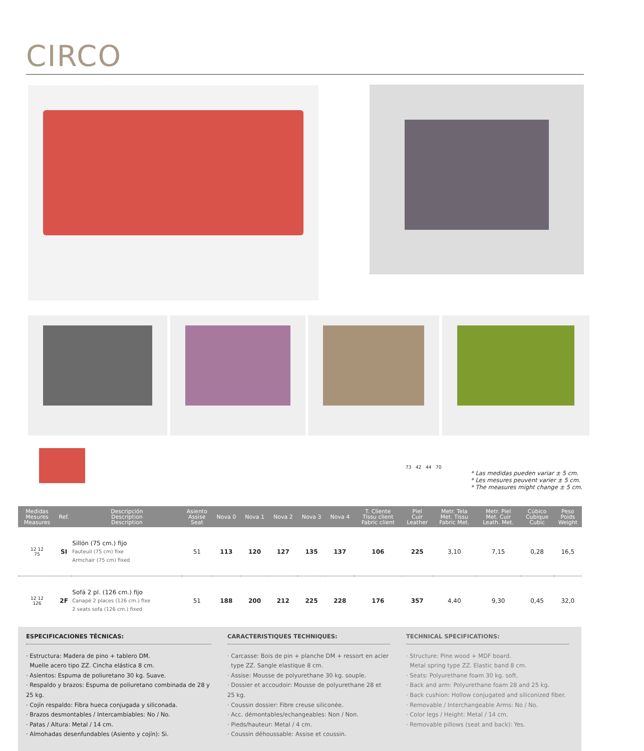CIRCO
73 42 44 70
* Las medidas pueden variar ± 5 cm.
* Les mesures peuvent varier ± 5 cm.
* The measures might change ± 5 cm.
| Medidas Mesures Measures | Ref. | Descripción Description Description | Asiento Assise Seat | Nova 0 | Nova 1 | Nova 2 | Nova 3 | Nova 4 | T. Cliente Tissu client Fabric client | Piel Cuir Leather | Metr. Tela Met. Tissu Fabric Met. | Metr. Piel Met. Cuir Leath. Met. | Cúbico Cubique Cubic | Peso Poids Weight |
| --- | --- | --- | --- | --- | --- | --- | --- | --- | --- | --- | --- | --- | --- | --- |
| 12 12 75 | SI | Sillón (75 cm.) fijo Fauteuil (75 cm) fixe Armchair (75 cm) fixed | 51 | 113 | 120 | 127 | 135 | 137 | 106 | 225 | 3,10 | 7,15 | 0,28 | 16,5 |
| 12 12 126 | 2F | Sofá 2 pl. (126 cm.) fijo Canapé 2 places (126 cm.) fixe 2 seats sofa (126 cm.) fixed | 51 | 188 | 200 | 212 | 225 | 228 | 176 | 357 | 4,40 | 9,30 | 0,45 | 32,0 |
ESPECIFICACIONES TÉCNICAS:
· Estructura: Madera de pino + tablero DM.
Muelle acero tipo ZZ. Cincha elástica 8 cm.
· Asientos: Espuma de poliuretano 30 kg. Suave.
· Respaldo y brazos: Espuma de poliuretano combinada de 28 y 25 kg.
· Cojín respaldo: Fibra hueca conjugada y siliconada.
· Brazos desmontables / Intercambiables: No / No.
· Patas / Altura: Metal / 14 cm.
· Almohadas desenfundables (Asiento y cojín): Si.
CARACTERISTIQUES TECHNIQUES:
· Carcasse: Bois de pin + planche DM + ressort en acier
type ZZ. Sangle elastique 8 cm.
· Assise: Mousse de polyurethane 30 kg. souple.
· Dossier et accoudoir: Mousse de polyurethane 28 et 25 kg.
· Coussin dossier: Fibre creuse siliconée.
· Acc. démontables/echangeables: Non / Non.
· Pieds/hauteur: Metal / 4 cm.
· Coussin déhoussable: Assise et coussin.
TECHNICAL SPECIFICATIONS:
· Structure: Pine wood + MDF board.
Metal spring type ZZ. Elastic band 8 cm.
· Seats: Polyurethane foam 30 kg. soft.
· Back and arm: Polyurethane foam 28 and 25 kg.
· Back cushion: Hollow conjugated and siliconized fiber.
· Removable / Interchangeable Arms: No / No.
· Color legs / Height: Metal / 14 cm.
· Removable pillows (seat and back): Yes.